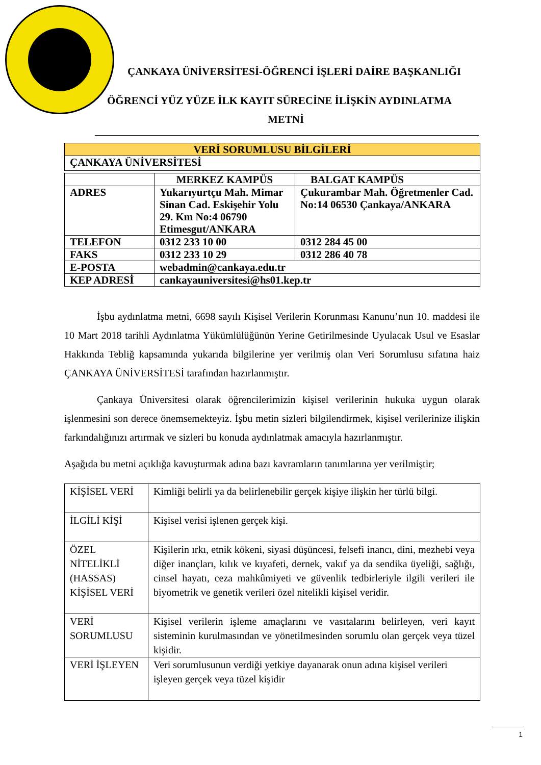ÇANKAYA ÜNİVERSİTESİ-ÖĞRENCİ İŞLERİ DAİRE BAŞKANLIĞI
ÖĞRENCİ YÜZ YÜZE İLK KAYIT SÜRECİNE İLİŞKİN AYDINLATMA
METNİ
| VERİ SORUMLUSU BİLGİLERİ | | |
| --- | --- | --- |
| ÇANKAYA ÜNİVERSİTESİ | | |
| | MERKEZ KAMPÜS | BALGAT KAMPÜS |
| ADRES | Yukarıyurtçu Mah. Mimar Sinan Cad. Eskişehir Yolu 29. Km No:4 06790 Etimesgut/ANKARA | Çukurambar Mah. Öğretmenler Cad. No:14 06530 Çankaya/ANKARA |
| TELEFON | 0312 233 10 00 | 0312 284 45 00 |
| FAKS | 0312 233 10 29 | 0312 286 40 78 |
| E-POSTA | webadmin@cankaya.edu.tr | |
| KEP ADRESİ | cankayauniversitesi@hs01.kep.tr | |
İşbu aydınlatma metni, 6698 sayılı Kişisel Verilerin Korunması Kanunu’nun 10. maddesi ile 10 Mart 2018 tarihli Aydınlatma Yükümlülüğünün Yerine Getirilmesinde Uyulacak Usul ve Esaslar Hakkında Tebliğ kapsamında yukarıda bilgilerine yer verilmiş olan Veri Sorumlusu sıfatına haiz ÇANKAYA ÜNİVERSİTESİ tarafından hazırlanmıştır.
Çankaya Üniversitesi olarak öğrencilerimizin kişisel verilerinin hukuka uygun olarak işlenmesini son derece önemsemekteyiz. İşbu metin sizleri bilgilendirmek, kişisel verilerinize ilişkin farkındalığınızı artırmak ve sizleri bu konuda aydınlatmak amacıyla hazırlanmıştır.
Aşağıda bu metni açıklığa kavuşturmak adına bazı kavramların tanımlarına yer verilmiştir;
| KİŞİSEL VERİ | Kimliği belirli ya da belirlenebilir gerçek kişiye ilişkin her türlü bilgi. |
| İLGİLİ KİŞİ | Kişisel verisi işlenen gerçek kişi. |
| ÖZEL NİTELİKLİ (HASSAS) KİŞİSEL VERİ | Kişilerin ırkı, etnik kökeni, siyasi düşüncesi, felsefi inancı, dini, mezhebi veya diğer inançları, kılık ve kıyafeti, dernek, vakıf ya da sendika üyeliği, sağlığı, cinsel hayatı, ceza mahkûmiyeti ve güvenlik tedbirleriyle ilgili verileri ile biyometrik ve genetik verileri özel nitelikli kişisel veridir. |
| VERİ SORUMLUSU | Kişisel verilerin işleme amaçlarını ve vasıtalarını belirleyen, veri kayıt sisteminin kurulmasından ve yönetilmesinden sorumlu olan gerçek veya tüzel kişidir. |
| VERİ İŞLEYEN | Veri sorumlusunun verdiği yetkiye dayanarak onun adına kişisel verileri işleyen gerçek veya tüzel kişidir |
1